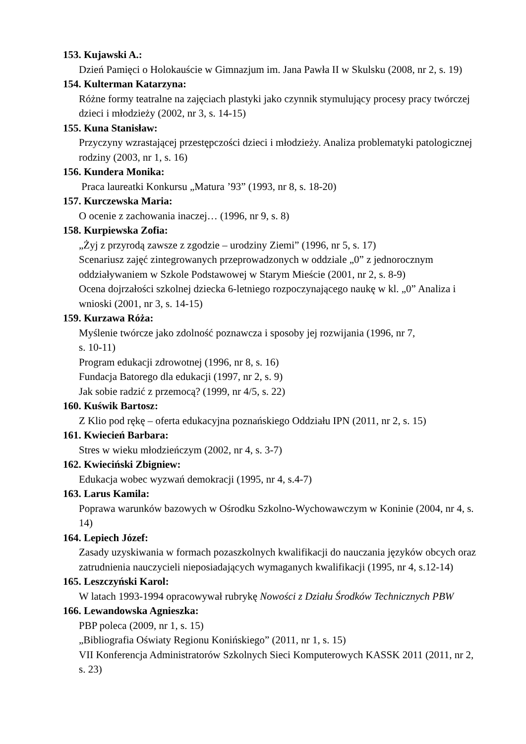153. Kujawski A.:
Dzień Pamięci o Holokauście w Gimnazjum im. Jana Pawła II w Skulsku (2008, nr 2, s. 19)
154. Kulterman Katarzyna:
Różne formy teatralne na zajęciach plastyki jako czynnik stymulujący procesy pracy twórczej dzieci i młodzieży (2002, nr 3, s. 14-15)
155. Kuna Stanisław:
Przyczyny wzrastającej przestępczości dzieci i młodzieży. Analiza problematyki patologicznej rodziny (2003, nr 1, s. 16)
156. Kundera Monika:
Praca laureatki Konkursu „Matura ’93” (1993, nr 8, s. 18-20)
157. Kurczewska Maria:
O ocenie z zachowania inaczej… (1996, nr 9, s. 8)
158. Kurpiewska Zofia:
„Żyj z przyrodą zawsze z zgodzie – urodziny Ziemi” (1996, nr 5, s. 17)
Scenariusz zajęć zintegrowanych przeprowadzonych w oddziale „0” z jednorocznym oddziaływaniem w Szkole Podstawowej w Starym Mieście (2001, nr 2, s. 8-9)
Ocena dojrzałości szkolnej dziecka 6-letniego rozpoczynającego naukę w kl. „0” Analiza i wnioski (2001, nr 3, s. 14-15)
159. Kurzawa Róża:
Myślenie twórcze jako zdolność poznawcza i sposoby jej rozwijania (1996, nr 7,
s. 10-11)
Program edukacji zdrowotnej (1996, nr 8, s. 16)
Fundacja Batorego dla edukacji (1997, nr 2, s. 9)
Jak sobie radzić z przemocą? (1999, nr 4/5, s. 22)
160. Kuświk Bartosz:
Z Klio pod rękę – oferta edukacyjna poznańskiego Oddziału IPN (2011, nr 2, s. 15)
161. Kwiecień Barbara:
Stres w wieku młodzieńczym (2002, nr 4, s. 3-7)
162. Kwieciński Zbigniew:
Edukacja wobec wyzwań demokracji (1995, nr 4, s.4-7)
163. Larus Kamila:
Poprawa warunków bazowych w Ośrodku Szkolno-Wychowawczym w Koninie (2004, nr 4, s. 14)
164. Lepiech Józef:
Zasady uzyskiwania w formach pozaszkolnych kwalifikacji do nauczania języków obcych oraz zatrudnienia nauczycieli nieposiadających wymaganych kwalifikacji (1995, nr 4, s.12-14)
165. Leszczyński Karol:
W latach 1993-1994 opracowywał rubrykę Nowości z Działu Środków Technicznych PBW
166. Lewandowska Agnieszka:
PBP poleca (2009, nr 1, s. 15)
„Bibliografia Oświaty Regionu Konińskiego” (2011, nr 1, s. 15)
VII Konferencja Administratorów Szkolnych Sieci Komputerowych KASSK 2011 (2011, nr 2, s. 23)